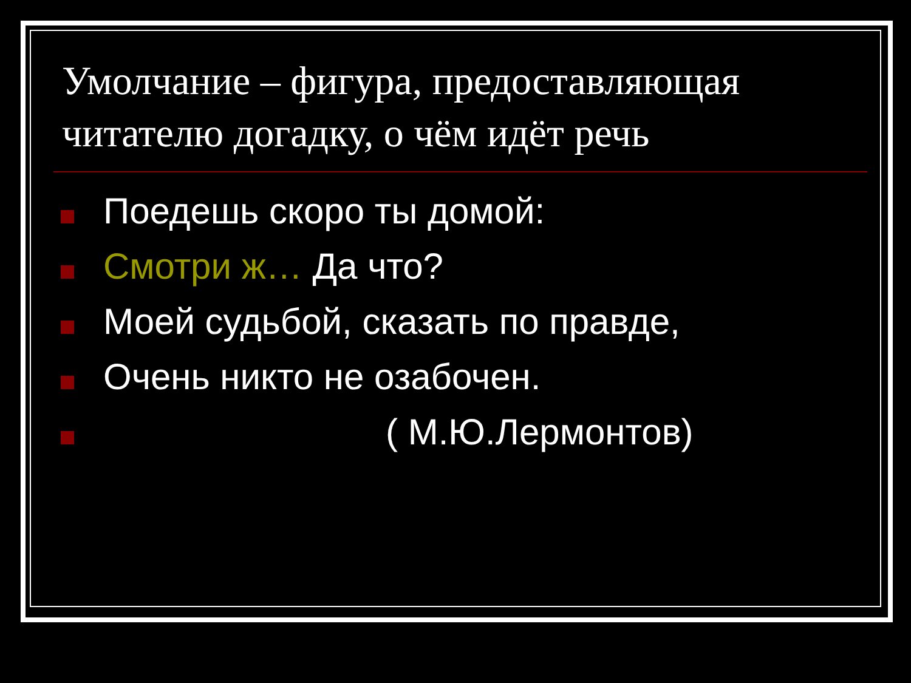Умолчание – фигура, предоставляющая читателю догадку, о чём идёт речь
Поедешь скоро ты домой:
Смотри ж… Да что?
Моей судьбой, сказать по правде,
Очень никто не озабочен.
( М.Ю.Лермонтов)